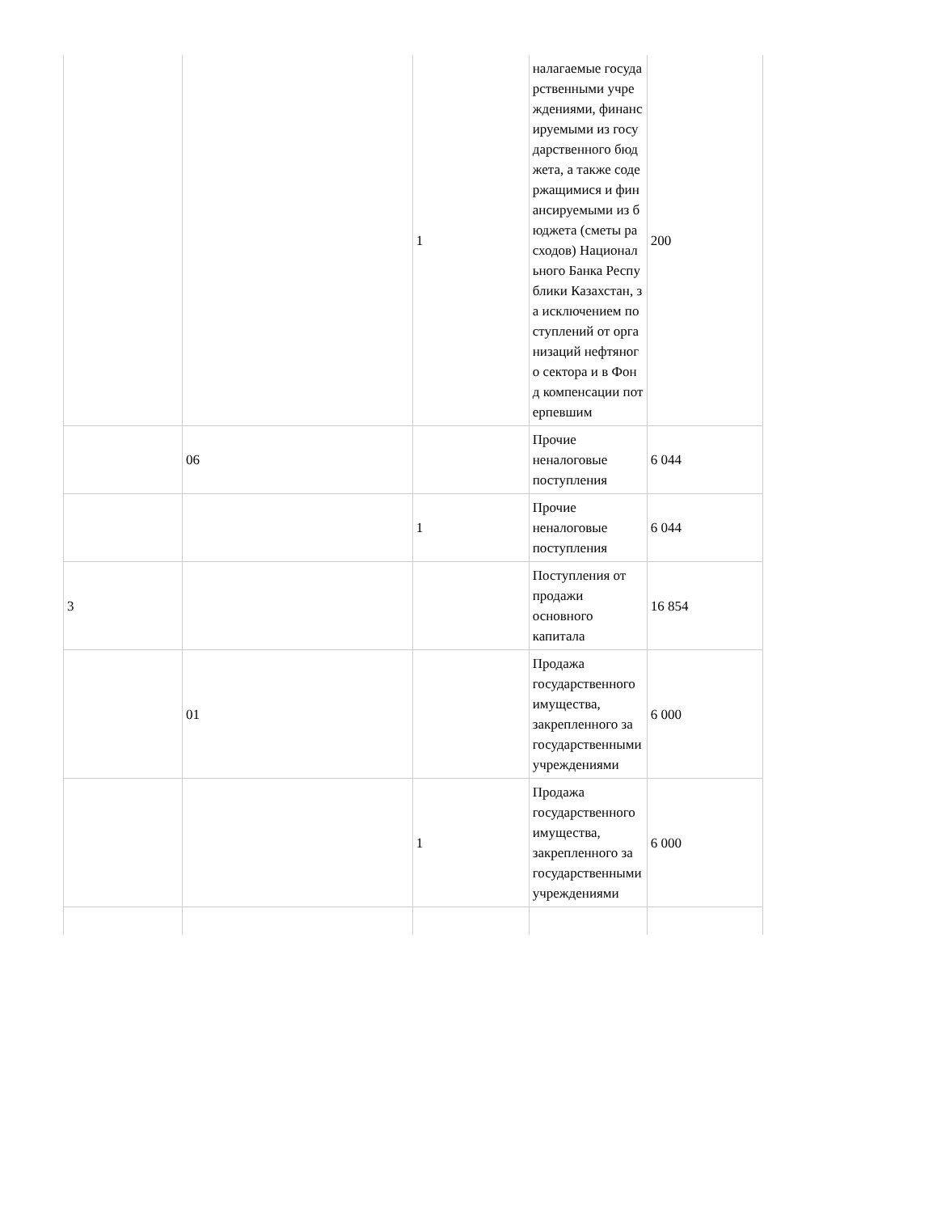| | | 1 | налагаемые государственными учреждениями, финансируемыми из государственного бюджета, а также содержащимися и финансируемыми из бюджета (сметы расходов) Национального Банка Республики Казахстан, за исключением поступлений от организаций нефтяного сектора и в Фонд компенсации потерпевшим | 200 |
| | 06 | | Прочие неналоговые поступления | 6 044 |
| | | 1 | Прочие неналоговые поступления | 6 044 |
| 3 | | | Поступления от продажи основного капитала | 16 854 |
| | 01 | | Продажа государственного имущества, закрепленного за государственными учреждениями | 6 000 |
| | | 1 | Продажа государственного имущества, закрепленного за государственными учреждениями | 6 000 |